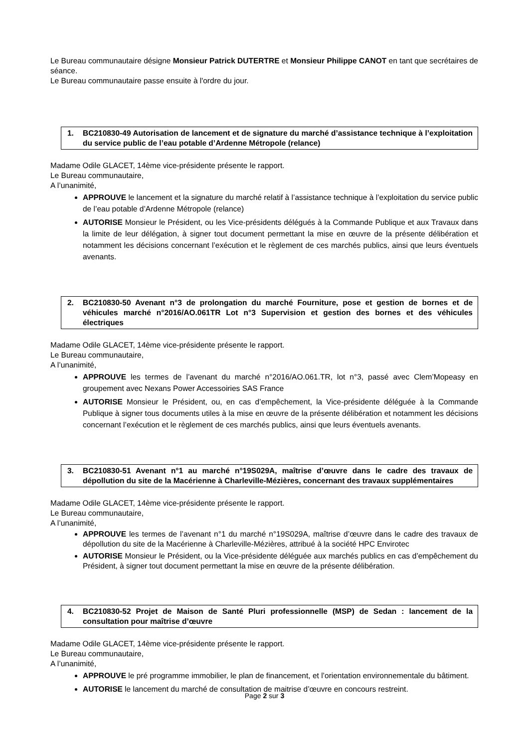Le Bureau communautaire désigne Monsieur Patrick DUTERTRE et Monsieur Philippe CANOT en tant que secrétaires de séance.
Le Bureau communautaire passe ensuite à l'ordre du jour.
1. BC210830-49 Autorisation de lancement et de signature du marché d’assistance technique à l’exploitation du service public de l’eau potable d’Ardenne Métropole (relance)
Madame Odile GLACET, 14ème vice-présidente présente le rapport.
Le Bureau communautaire,
A l’unanimité,
APPROUVE le lancement et la signature du marché relatif à l’assistance technique à l’exploitation du service public de l’eau potable d’Ardenne Métropole (relance)
AUTORISE Monsieur le Président, ou les Vice-présidents délégués à la Commande Publique et aux Travaux dans la limite de leur délégation, à signer tout document permettant la mise en œuvre de la présente délibération et notamment les décisions concernant l’exécution et le règlement de ces marchés publics, ainsi que leurs éventuels avenants.
2. BC210830-50 Avenant n°3 de prolongation du marché Fourniture, pose et gestion de bornes et de véhicules marché n°2016/AO.061TR Lot n°3 Supervision et gestion des bornes et des véhicules électriques
Madame Odile GLACET, 14ème vice-présidente présente le rapport.
Le Bureau communautaire,
A l’unanimité,
APPROUVE les termes de l’avenant du marché n°2016/AO.061.TR, lot n°3, passé avec Clem’Mopeasy en groupement avec Nexans Power Accessoiries SAS France
AUTORISE Monsieur le Président, ou, en cas d’empêchement, la Vice-présidente déléguée à la Commande Publique à signer tous documents utiles à la mise en œuvre de la présente délibération et notamment les décisions concernant l’exécution et le règlement de ces marchés publics, ainsi que leurs éventuels avenants.
3. BC210830-51 Avenant n°1 au marché n°19S029A, maîtrise d’œuvre dans le cadre des travaux de dépollution du site de la Macérienne à Charleville-Mézières, concernant des travaux supplémentaires
Madame Odile GLACET, 14ème vice-présidente présente le rapport.
Le Bureau communautaire,
A l’unanimité,
APPROUVE les termes de l’avenant n°1 du marché n°19S029A, maîtrise d’œuvre dans le cadre des travaux de dépollution du site de la Macérienne à Charleville-Mézières, attribué à la société HPC Envirotec
AUTORISE Monsieur le Président, ou la Vice-présidente déléguée aux marchés publics en cas d’empêchement du Président, à signer tout document permettant la mise en œuvre de la présente délibération.
4. BC210830-52 Projet de Maison de Santé Pluri professionnelle (MSP) de Sedan : lancement de la consultation pour maîtrise d’œuvre
Madame Odile GLACET, 14ème vice-présidente présente le rapport.
Le Bureau communautaire,
A l’unanimité,
APPROUVE le pré programme immobilier, le plan de financement, et l’orientation environnementale du bâtiment.
AUTORISE le lancement du marché de consultation de maitrise d’œuvre en concours restreint.
Page 2 sur 3